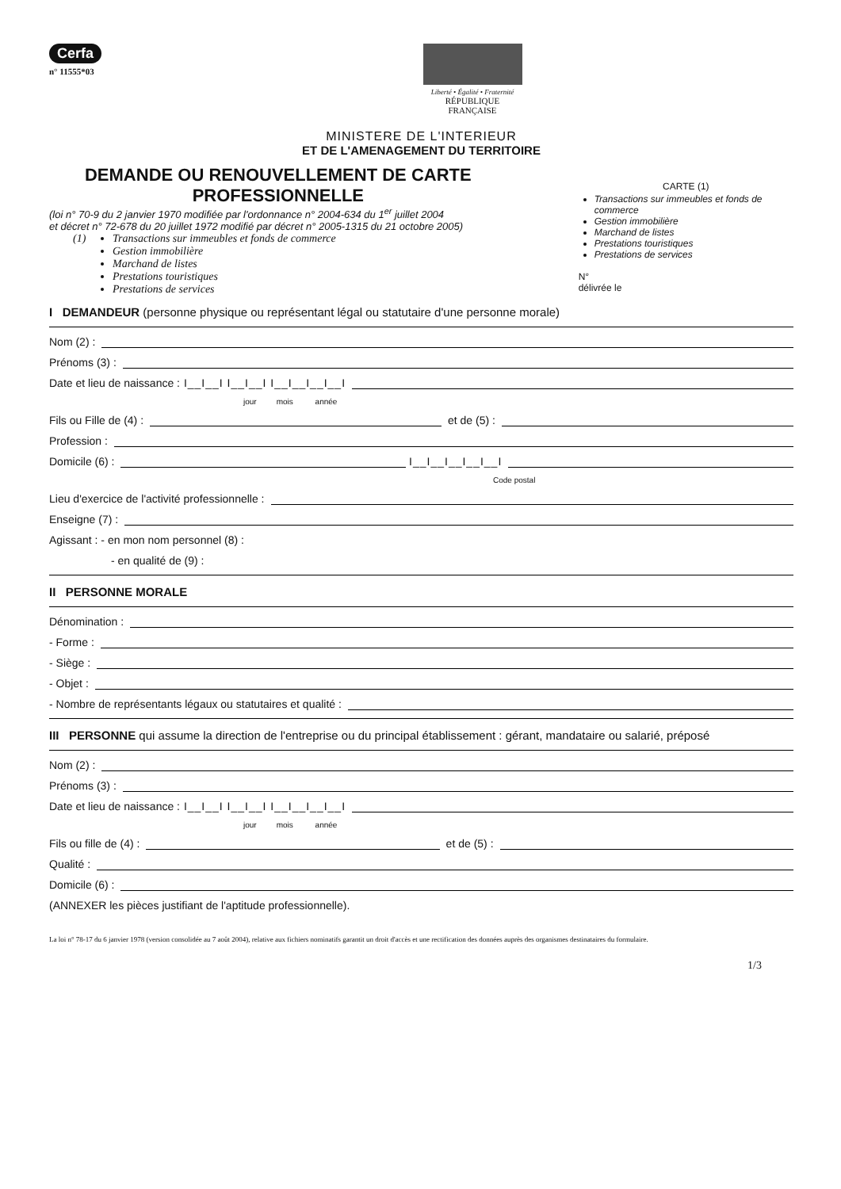Cerfa
n° 11555*03
Liberté • Égalité • Fraternité
RÉPUBLIQUE FRANÇAISE
MINISTERE DE L'INTERIEUR
ET DE L'AMENAGEMENT DU TERRITOIRE
DEMANDE OU RENOUVELLEMENT DE CARTE
PROFESSIONNELLE
(loi n° 70-9 du 2 janvier 1970 modifiée par l'ordonnance n° 2004-634 du 1<sup>er</sup> juillet 2004
et décret n° 72-678 du 20 juillet 1972 modifié par décret n° 2005-1315 du 21 octobre 2005)
(1)
Transactions sur immeubles et fonds de commerce
Gestion immobilière
Marchand de listes
Prestations touristiques
Prestations de services
CARTE (1)
Transactions sur immeubles et fonds de commerce
Gestion immobilière
Marchand de listes
Prestations touristiques
Prestations de services
N°
délivrée le
I DEMANDEUR (personne physique ou représentant légal ou statutaire d'une personne morale)
Nom (2) :
Prénoms (3) :
Date et lieu de naissance : I__I__I I__I__I I__I__I__I__I
jour mois année
Fils ou Fille de (4) :
et de (5) :
Profession :
Domicile (6) :
I__I__I__I__I__I
Code postal
Lieu d'exercice de l'activité professionnelle :
Enseigne (7) :
Agissant : - en mon nom personnel (8) :
- en qualité de (9) :
II PERSONNE MORALE
Dénomination :
- Forme :
- Siège :
- Objet :
- Nombre de représentants légaux ou statutaires et qualité :
III PERSONNE qui assume la direction de l'entreprise ou du principal établissement : gérant, mandataire ou salarié, préposé
Nom (2) :
Prénoms (3) :
Date et lieu de naissance : I__I__I I__I__I I__I__I__I__I
jour mois année
Fils ou fille de (4) :
et de (5) :
Qualité :
Domicile (6) :
(ANNEXER les pièces justifiant de l'aptitude professionnelle).
La loi n° 78-17 du 6 janvier 1978 (version consolidée au 7 août 2004), relative aux fichiers nominatifs garantit un droit d'accès et une rectification des données auprès des organismes destinataires du formulaire.
1/3